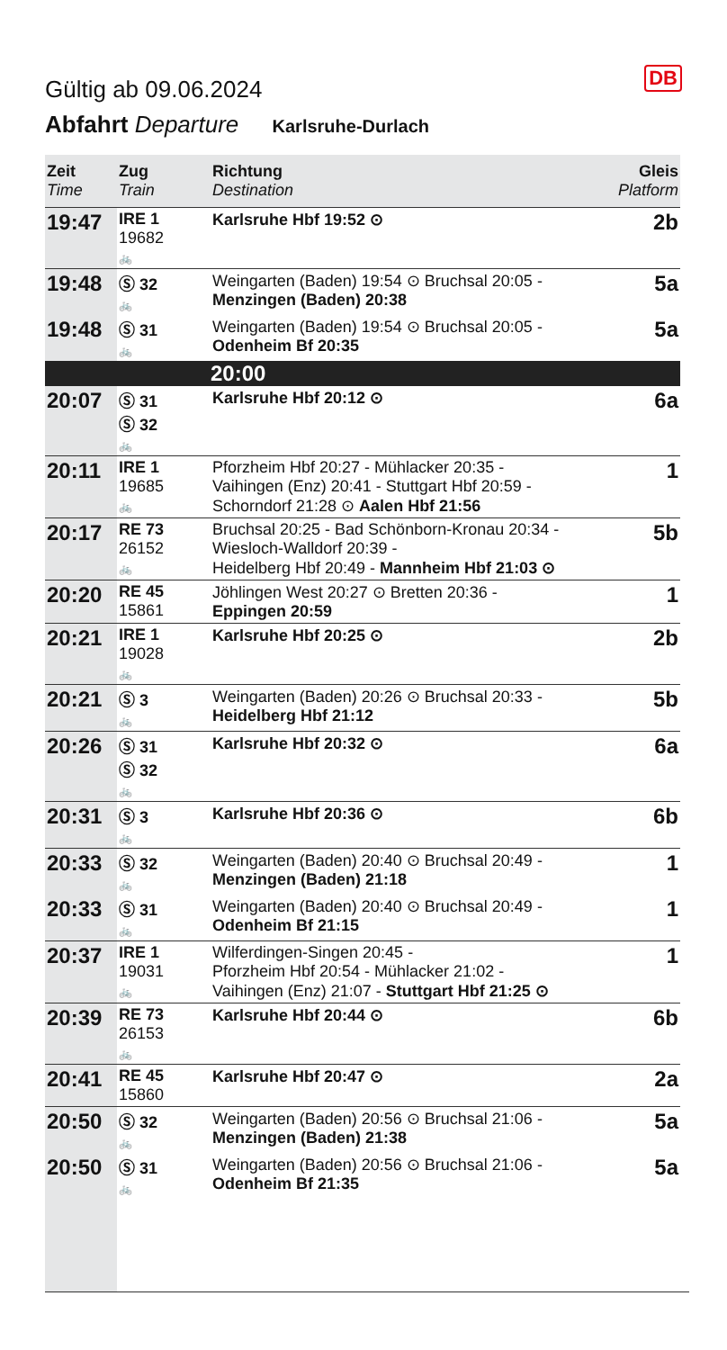DB
Gültig ab 09.06.2024
Abfahrt Departure Karlsruhe-Durlach
| Zeit Time | Zug Train | Richtung Destination | Gleis Platform |
| --- | --- | --- | --- |
| 19:47 | IRE 1 19682 🚲 | Karlsruhe Hbf 19:52 ⊙ | 2b |
| 19:48 | Ⓢ 32 🚲 | Weingarten (Baden) 19:54 ⊙ Bruchsal 20:05 - Menzingen (Baden) 20:38 | 5a |
| 19:48 | Ⓢ 31 🚲 | Weingarten (Baden) 19:54 ⊙ Bruchsal 20:05 - Odenheim Bf 20:35 | 5a |
| | | 20:00 | |
| 20:07 | Ⓢ 31 Ⓢ 32 🚲 | Karlsruhe Hbf 20:12 ⊙ | 6a |
| 20:11 | IRE 1 19685 🚲 | Pforzheim Hbf 20:27 - Mühlacker 20:35 - Vaihingen (Enz) 20:41 - Stuttgart Hbf 20:59 - Schorndorf 21:28 ⊙ Aalen Hbf 21:56 | 1 |
| 20:17 | RE 73 26152 🚲 | Bruchsal 20:25 - Bad Schönborn-Kronau 20:34 - Wiesloch-Walldorf 20:39 - Heidelberg Hbf 20:49 - Mannheim Hbf 21:03 ⊙ | 5b |
| 20:20 | RE 45 15861 | Jöhlingen West 20:27 ⊙ Bretten 20:36 - Eppingen 20:59 | 1 |
| 20:21 | IRE 1 19028 🚲 | Karlsruhe Hbf 20:25 ⊙ | 2b |
| 20:21 | Ⓢ 3 🚲 | Weingarten (Baden) 20:26 ⊙ Bruchsal 20:33 - Heidelberg Hbf 21:12 | 5b |
| 20:26 | Ⓢ 31 Ⓢ 32 🚲 | Karlsruhe Hbf 20:32 ⊙ | 6a |
| 20:31 | Ⓢ 3 🚲 | Karlsruhe Hbf 20:36 ⊙ | 6b |
| 20:33 | Ⓢ 32 🚲 | Weingarten (Baden) 20:40 ⊙ Bruchsal 20:49 - Menzingen (Baden) 21:18 | 1 |
| 20:33 | Ⓢ 31 🚲 | Weingarten (Baden) 20:40 ⊙ Bruchsal 20:49 - Odenheim Bf 21:15 | 1 |
| 20:37 | IRE 1 19031 🚲 | Wilferdingen-Singen 20:45 - Pforzheim Hbf 20:54 - Mühlacker 21:02 - Vaihingen (Enz) 21:07 - Stuttgart Hbf 21:25 ⊙ | 1 |
| 20:39 | RE 73 26153 🚲 | Karlsruhe Hbf 20:44 ⊙ | 6b |
| 20:41 | RE 45 15860 | Karlsruhe Hbf 20:47 ⊙ | 2a |
| 20:50 | Ⓢ 32 🚲 | Weingarten (Baden) 20:56 ⊙ Bruchsal 21:06 - Menzingen (Baden) 21:38 | 5a |
| 20:50 | Ⓢ 31 🚲 | Weingarten (Baden) 20:56 ⊙ Bruchsal 21:06 - Odenheim Bf 21:35 | 5a |